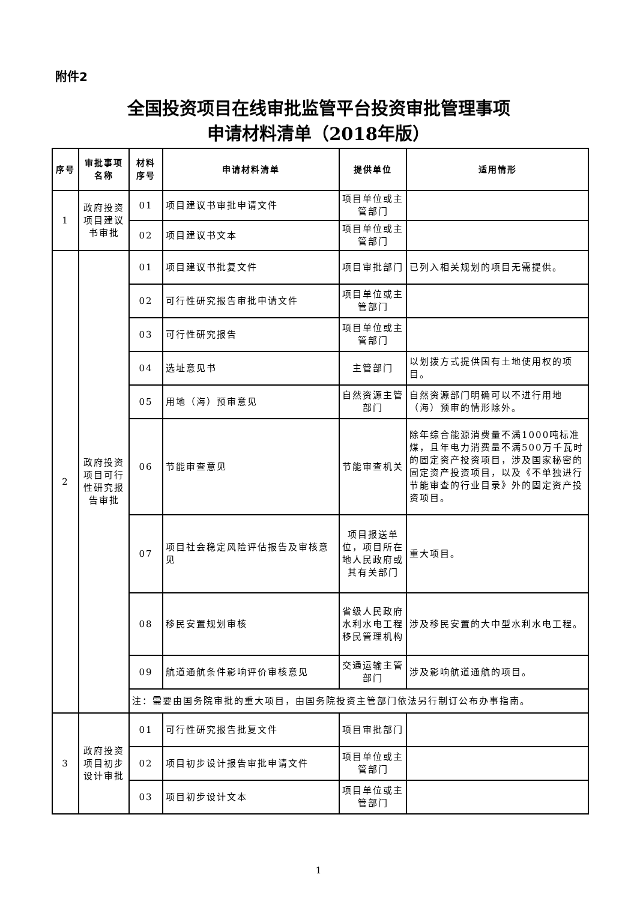附件2
全国投资项目在线审批监管平台投资审批管理事项
申请材料清单（2018年版）
| 序号 | 审批事项名称 | 材料序号 | 申请材料清单 | 提供单位 | 适用情形 |
| --- | --- | --- | --- | --- | --- |
| 1 | 政府投资项目建议书审批 | 01 | 项目建议书审批申请文件 | 项目单位或主管部门 | |
| | | 02 | 项目建议书文本 | 项目单位或主管部门 | |
| 2 | 政府投资项目可行性研究报告审批 | 01 | 项目建议书批复文件 | 项目审批部门 | 已列入相关规划的项目无需提供。 |
| | | 02 | 可行性研究报告审批申请文件 | 项目单位或主管部门 | |
| | | 03 | 可行性研究报告 | 项目单位或主管部门 | |
| | | 04 | 选址意见书 | 主管部门 | 以划拨方式提供国有土地使用权的项目。 |
| | | 05 | 用地（海）预审意见 | 自然资源主管部门 | 自然资源部门明确可以不进行用地（海）预审的情形除外。 |
| | | 06 | 节能审查意见 | 节能审查机关 | 除年综合能源消费量不满1000吨标准煤，且年电力消费量不满500万千瓦时的固定资产投资项目，涉及国家秘密的固定资产投资项目，以及《不单独进行节能审查的行业目录》外的固定资产投资项目。 |
| | | 07 | 项目社会稳定风险评估报告及审核意见 | 项目报送单位，项目所在地人民政府或其有关部门 | 重大项目。 |
| | | 08 | 移民安置规划审核 | 省级人民政府水利水电工程移民管理机构 | 涉及移民安置的大中型水利水电工程。 |
| | | 09 | 航道通航条件影响评价审核意见 | 交通运输主管部门 | 涉及影响航道通航的项目。 |
| | | 注：需要由国务院审批的重大项目，由国务院投资主管部门依法另行制订公布办事指南。 | | | |
| 3 | 政府投资项目初步设计审批 | 01 | 可行性研究报告批复文件 | 项目审批部门 | |
| | | 02 | 项目初步设计报告审批申请文件 | 项目单位或主管部门 | |
| | | 03 | 项目初步设计文本 | 项目单位或主管部门 | |
1